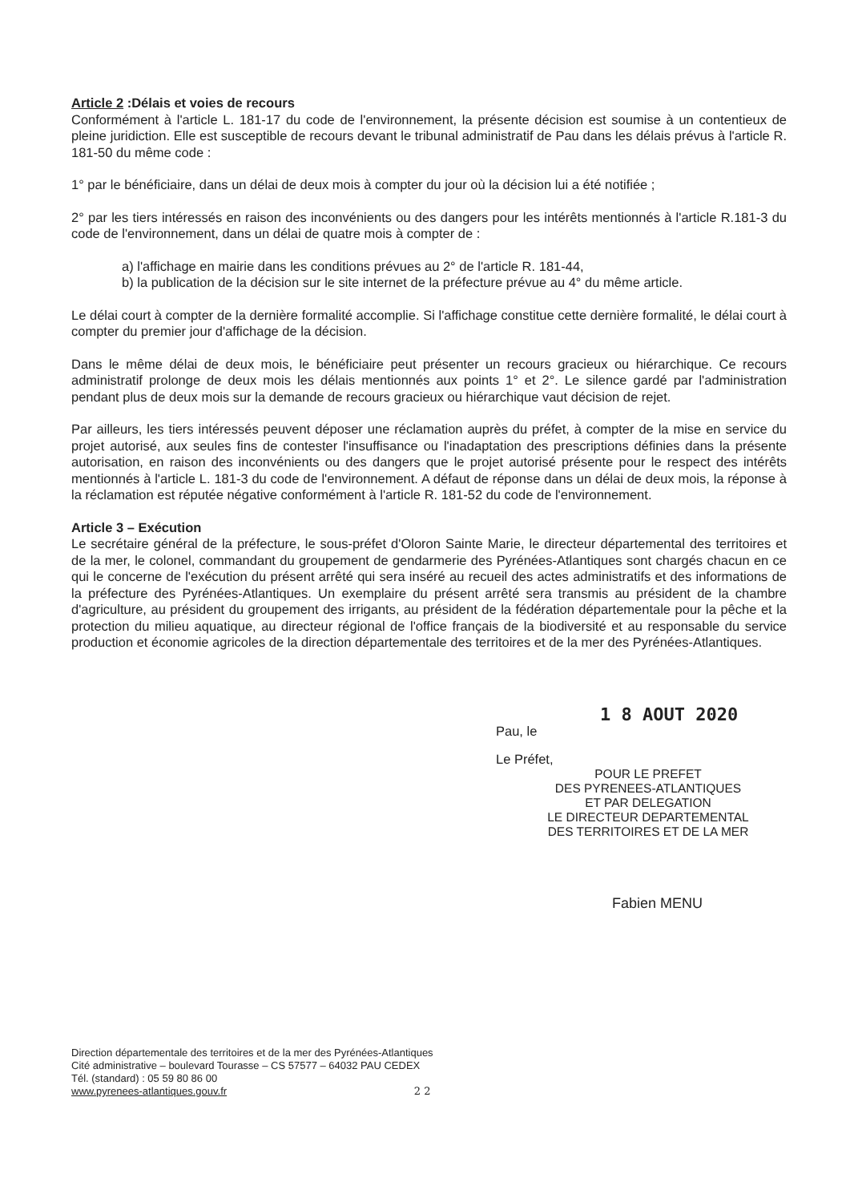Article 2 :Délais et voies de recours
Conformément à l'article L. 181-17 du code de l'environnement, la présente décision est soumise à un contentieux de pleine juridiction. Elle est susceptible de recours devant le tribunal administratif de Pau dans les délais prévus à l'article R. 181-50 du même code :
1° par le bénéficiaire, dans un délai de deux mois à compter du jour où la décision lui a été notifiée ;
2° par les tiers intéressés en raison des inconvénients ou des dangers pour les intérêts mentionnés à l'article R.181-3 du code de l'environnement, dans un délai de quatre mois à compter de :
a) l'affichage en mairie dans les conditions prévues au 2° de l'article R. 181-44,
b) la publication de la décision sur le site internet de la préfecture prévue au 4° du même article.
Le délai court à compter de la dernière formalité accomplie. Si l'affichage constitue cette dernière formalité, le délai court à compter du premier jour d'affichage de la décision.
Dans le même délai de deux mois, le bénéficiaire peut présenter un recours gracieux ou hiérarchique. Ce recours administratif prolonge de deux mois les délais mentionnés aux points 1° et 2°. Le silence gardé par l'administration pendant plus de deux mois sur la demande de recours gracieux ou hiérarchique vaut décision de rejet.
Par ailleurs, les tiers intéressés peuvent déposer une réclamation auprès du préfet, à compter de la mise en service du projet autorisé, aux seules fins de contester l'insuffisance ou l'inadaptation des prescriptions définies dans la présente autorisation, en raison des inconvénients ou des dangers que le projet autorisé présente pour le respect des intérêts mentionnés à l'article L. 181-3 du code de l'environnement. A défaut de réponse dans un délai de deux mois, la réponse à la réclamation est réputée négative conformément à l'article R. 181-52 du code de l'environnement.
Article 3 – Exécution
Le secrétaire général de la préfecture, le sous-préfet d'Oloron Sainte Marie, le directeur départemental des territoires et de la mer, le colonel, commandant du groupement de gendarmerie des Pyrénées-Atlantiques sont chargés chacun en ce qui le concerne de l'exécution du présent arrêté qui sera inséré au recueil des actes administratifs et des informations de la préfecture des Pyrénées-Atlantiques. Un exemplaire du présent arrêté sera transmis au président de la chambre d'agriculture, au président du groupement des irrigants, au président de la fédération départementale pour la pêche et la protection du milieu aquatique, au directeur régional de l'office français de la biodiversité et au responsable du service production et économie agricoles de la direction départementale des territoires et de la mer des Pyrénées-Atlantiques.
1 8 AOUT 2020
Pau, le
Le Préfet,
POUR LE PREFET
DES PYRENEES-ATLANTIQUES
ET PAR DELEGATION
LE DIRECTEUR DEPARTEMENTAL
DES TERRITOIRES ET DE LA MER
Fabien MENU
Direction départementale des territoires et de la mer des Pyrénées-Atlantiques
Cité administrative – boulevard Tourasse – CS 57577 – 64032 PAU CEDEX
Tél. (standard) : 05 59 80 86 00
www.pyrenees-atlantiques.gouv.fr 2 2